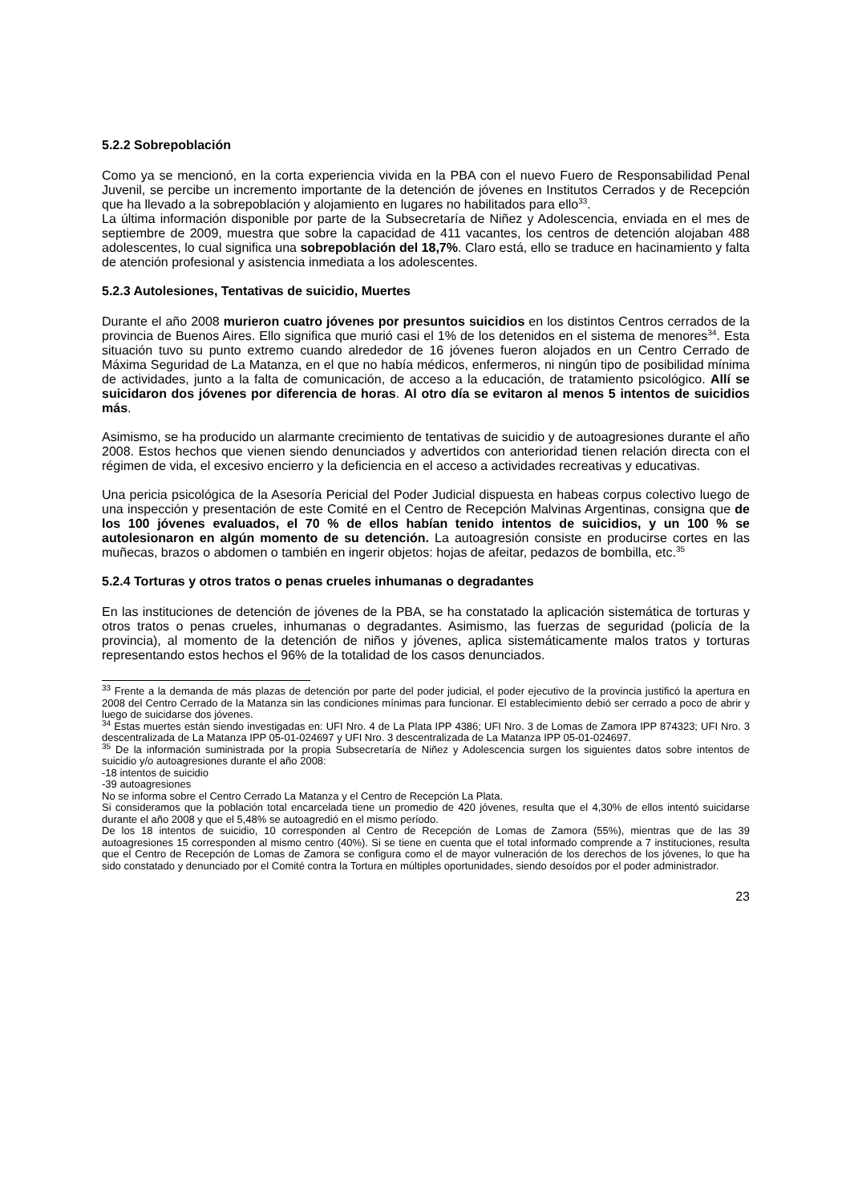5.2.2 Sobrepoblación
Como ya se mencionó, en la corta experiencia vivida en la PBA con el nuevo Fuero de Responsabilidad Penal Juvenil, se percibe un incremento importante de la detención de jóvenes en Institutos Cerrados y de Recepción que ha llevado a la sobrepoblación y alojamiento en lugares no habilitados para ello<sup>33</sup>.
La última información disponible por parte de la Subsecretaría de Niñez y Adolescencia, enviada en el mes de septiembre de 2009, muestra que sobre la capacidad de 411 vacantes, los centros de detención alojaban 488 adolescentes, lo cual significa una sobrepoblación del 18,7%. Claro está, ello se traduce en hacinamiento y falta de atención profesional y asistencia inmediata a los adolescentes.
5.2.3 Autolesiones, Tentativas de suicidio, Muertes
Durante el año 2008 murieron cuatro jóvenes por presuntos suicidios en los distintos Centros cerrados de la provincia de Buenos Aires. Ello significa que murió casi el 1% de los detenidos en el sistema de menores<sup>34</sup>. Esta situación tuvo su punto extremo cuando alrededor de 16 jóvenes fueron alojados en un Centro Cerrado de Máxima Seguridad de La Matanza, en el que no había médicos, enfermeros, ni ningún tipo de posibilidad mínima de actividades, junto a la falta de comunicación, de acceso a la educación, de tratamiento psicológico. Allí se suicidaron dos jóvenes por diferencia de horas. Al otro día se evitaron al menos 5 intentos de suicidios más.
Asimismo, se ha producido un alarmante crecimiento de tentativas de suicidio y de autoagresiones durante el año 2008. Estos hechos que vienen siendo denunciados y advertidos con anterioridad tienen relación directa con el régimen de vida, el excesivo encierro y la deficiencia en el acceso a actividades recreativas y educativas.
Una pericia psicológica de la Asesoría Pericial del Poder Judicial dispuesta en habeas corpus colectivo luego de una inspección y presentación de este Comité en el Centro de Recepción Malvinas Argentinas, consigna que de los 100 jóvenes evaluados, el 70 % de ellos habían tenido intentos de suicidios, y un 100 % se autolesionaron en algún momento de su detención. La autoagresión consiste en producirse cortes en las muñecas, brazos o abdomen o también en ingerir objetos: hojas de afeitar, pedazos de bombilla, etc.<sup>35</sup>
5.2.4 Torturas y otros tratos o penas crueles inhumanas o degradantes
En las instituciones de detención de jóvenes de la PBA, se ha constatado la aplicación sistemática de torturas y otros tratos o penas crueles, inhumanas o degradantes. Asimismo, las fuerzas de seguridad (policía de la provincia), al momento de la detención de niños y jóvenes, aplica sistemáticamente malos tratos y torturas representando estos hechos el 96% de la totalidad de los casos denunciados.
<sup>33</sup> Frente a la demanda de más plazas de detención por parte del poder judicial, el poder ejecutivo de la provincia justificó la apertura en 2008 del Centro Cerrado de la Matanza sin las condiciones mínimas para funcionar. El establecimiento debió ser cerrado a poco de abrir y luego de suicidarse dos jóvenes.
<sup>34</sup> Estas muertes están siendo investigadas en: UFI Nro. 4 de La Plata IPP 4386; UFI Nro. 3 de Lomas de Zamora IPP 874323; UFI Nro. 3 descentralizada de La Matanza IPP 05-01-024697 y UFI Nro. 3 descentralizada de La Matanza IPP 05-01-024697.
<sup>35</sup> De la información suministrada por la propia Subsecretaría de Niñez y Adolescencia surgen los siguientes datos sobre intentos de suicidio y/o autoagresiones durante el año 2008:
-18 intentos de suicidio
-39 autoagresiones
No se informa sobre el Centro Cerrado La Matanza y el Centro de Recepción La Plata.
Si consideramos que la población total encarcelada tiene un promedio de 420 jóvenes, resulta que el 4,30% de ellos intentó suicidarse durante el año 2008 y que el 5,48% se autoagredió en el mismo período.
De los 18 intentos de suicidio, 10 corresponden al Centro de Recepción de Lomas de Zamora (55%), mientras que de las 39 autoagresiones 15 corresponden al mismo centro (40%). Si se tiene en cuenta que el total informado comprende a 7 instituciones, resulta que el Centro de Recepción de Lomas de Zamora se configura como el de mayor vulneración de los derechos de los jóvenes, lo que ha sido constatado y denunciado por el Comité contra la Tortura en múltiples oportunidades, siendo desoídos por el poder administrador.
23